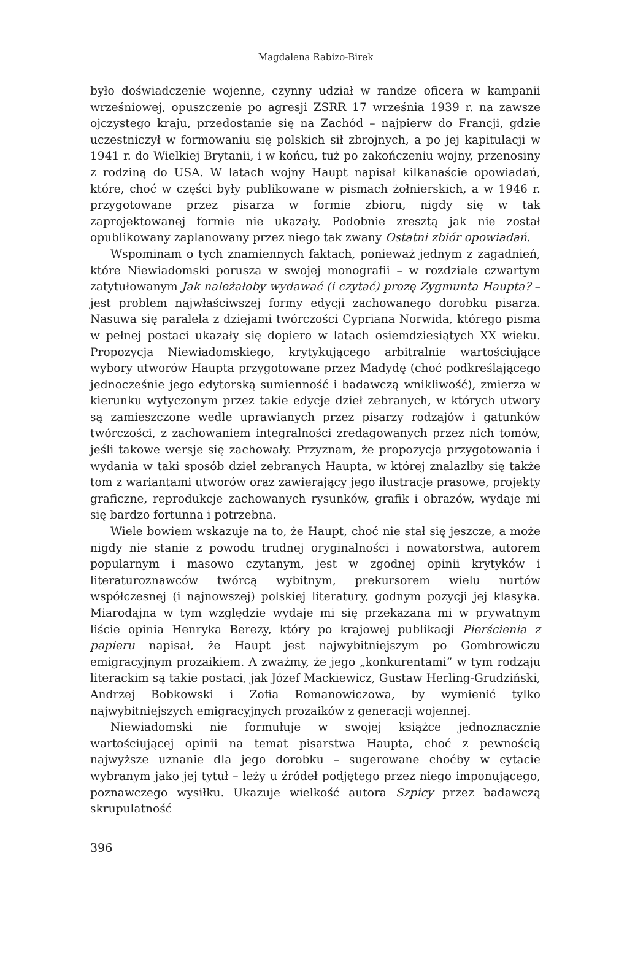Magdalena Rabizo-Birek
było doświadczenie wojenne, czynny udział w randze oficera w kampanii wrześniowej, opuszczenie po agresji ZSRR 17 września 1939 r. na zawsze ojczystego kraju, przedostanie się na Zachód – najpierw do Francji, gdzie uczestniczył w formowaniu się polskich sił zbrojnych, a po jej kapitulacji w 1941 r. do Wielkiej Brytanii, i w końcu, tuż po zakończeniu wojny, przenosiny z rodziną do USA. W latach wojny Haupt napisał kilkanaście opowiadań, które, choć w części były publikowane w pismach żołnierskich, a w 1946 r. przygotowane przez pisarza w formie zbioru, nigdy się w tak zaprojektowanej formie nie ukazały. Podobnie zresztą jak nie został opublikowany zaplanowany przez niego tak zwany Ostatni zbiór opowiadań.
Wspominam o tych znamiennych faktach, ponieważ jednym z zagadnień, które Niewiadomski porusza w swojej monografii – w rozdziale czwartym zatytułowanym Jak należałoby wydawać (i czytać) prozę Zygmunta Haupta? – jest problem najwłaściwszej formy edycji zachowanego dorobku pisarza. Nasuwa się paralela z dziejami twórczości Cypriana Norwida, którego pisma w pełnej postaci ukazały się dopiero w latach osiemdziesiątych XX wieku. Propozycja Niewiadomskiego, krytykującego arbitralnie wartościujące wybory utworów Haupta przygotowane przez Madydę (choć podkreślającego jednocześnie jego edytorską sumienność i badawczą wnikliwość), zmierza w kierunku wytyczonym przez takie edycje dzieł zebranych, w których utwory są zamieszczone wedle uprawianych przez pisarzy rodzajów i gatunków twórczości, z zachowaniem integralności zredagowanych przez nich tomów, jeśli takowe wersje się zachowały. Przyznam, że propozycja przygotowania i wydania w taki sposób dzieł zebranych Haupta, w której znalazłby się także tom z wariantami utworów oraz zawierający jego ilustracje prasowe, projekty graficzne, reprodukcje zachowanych rysunków, grafik i obrazów, wydaje mi się bardzo fortunna i potrzebna.
Wiele bowiem wskazuje na to, że Haupt, choć nie stał się jeszcze, a może nigdy nie stanie z powodu trudnej oryginalności i nowatorstwa, autorem popularnym i masowo czytanym, jest w zgodnej opinii krytyków i literaturoznawców twórcą wybitnym, prekursorem wielu nurtów współczesnej (i najnowszej) polskiej literatury, godnym pozycji jej klasyka. Miarodajna w tym względzie wydaje mi się przekazana mi w prywatnym liście opinia Henryka Berezy, który po krajowej publikacji Pierścienia z papieru napisał, że Haupt jest najwybitniejszym po Gombrowiczu emigracyjnym prozaikiem. A zważmy, że jego „konkurentami” w tym rodzaju literackim są takie postaci, jak Józef Mackiewicz, Gustaw Herling-Grudziński, Andrzej Bobkowski i Zofia Romanowiczowa, by wymienić tylko najwybitniejszych emigracyjnych prozaików z generacji wojennej.
Niewiadomski nie formułuje w swojej książce jednoznacznie wartościującej opinii na temat pisarstwa Haupta, choć z pewnością najwyższe uznanie dla jego dorobku – sugerowane choćby w cytacie wybranym jako jej tytuł – leży u źródeł podjętego przez niego imponującego, poznawczego wysiłku. Ukazuje wielkość autora Szpicy przez badawczą skrupulatność
396